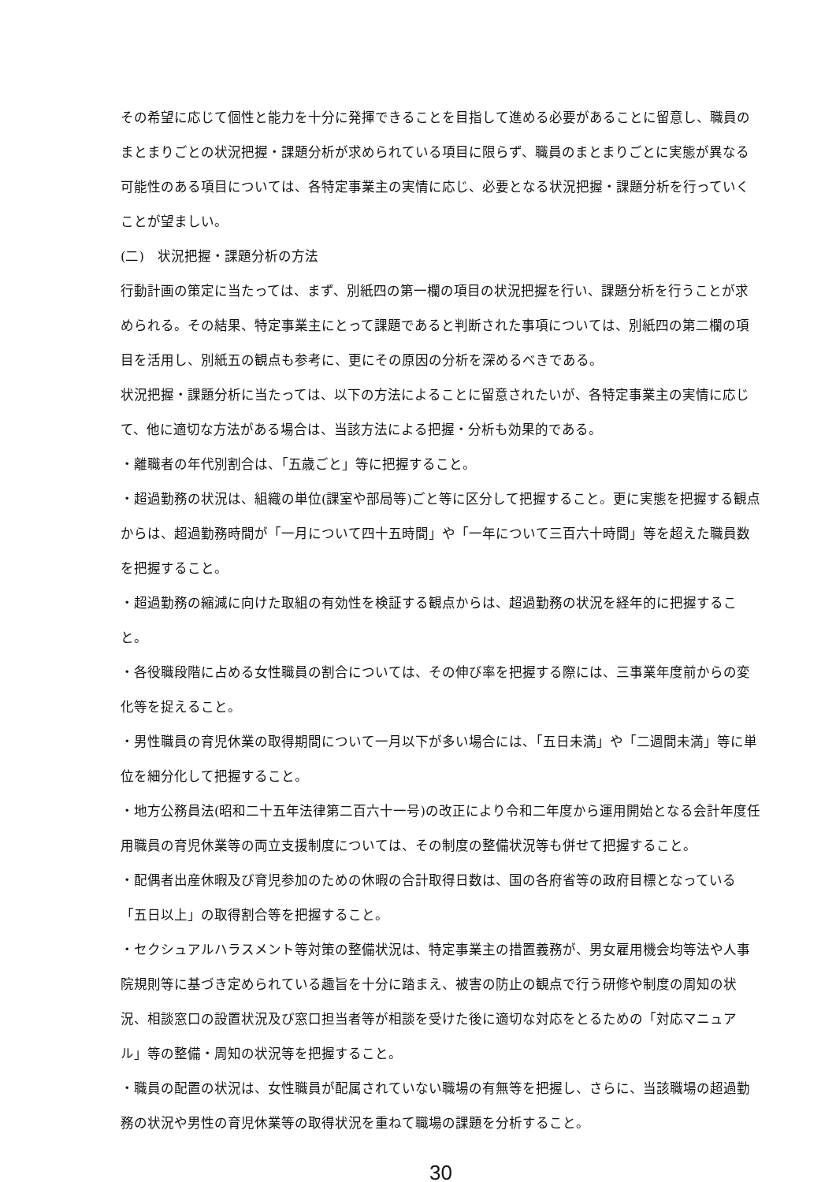その希望に応じて個性と能力を十分に発揮できることを目指して進める必要があることに留意し、職員のまとまりごとの状況把握・課題分析が求められている項目に限らず、職員のまとまりごとに実態が異なる可能性のある項目については、各特定事業主の実情に応じ、必要となる状況把握・課題分析を行っていくことが望ましい。
(二)　状況把握・課題分析の方法
行動計画の策定に当たっては、まず、別紙四の第一欄の項目の状況把握を行い、課題分析を行うことが求められる。その結果、特定事業主にとって課題であると判断された事項については、別紙四の第二欄の項目を活用し、別紙五の観点も参考に、更にその原因の分析を深めるべきである。
状況把握・課題分析に当たっては、以下の方法によることに留意されたいが、各特定事業主の実情に応じて、他に適切な方法がある場合は、当該方法による把握・分析も効果的である。
・離職者の年代別割合は、「五歳ごと」等に把握すること。
・超過勤務の状況は、組織の単位(課室や部局等)ごと等に区分して把握すること。更に実態を把握する観点からは、超過勤務時間が「一月について四十五時間」や「一年について三百六十時間」等を超えた職員数を把握すること。
・超過勤務の縮減に向けた取組の有効性を検証する観点からは、超過勤務の状況を経年的に把握すること。
・各役職段階に占める女性職員の割合については、その伸び率を把握する際には、三事業年度前からの変化等を捉えること。
・男性職員の育児休業の取得期間について一月以下が多い場合には、「五日未満」や「二週間未満」等に単位を細分化して把握すること。
・地方公務員法(昭和二十五年法律第二百六十一号)の改正により令和二年度から運用開始となる会計年度任用職員の育児休業等の両立支援制度については、その制度の整備状況等も併せて把握すること。
・配偶者出産休暇及び育児参加のための休暇の合計取得日数は、国の各府省等の政府目標となっている「五日以上」の取得割合等を把握すること。
・セクシュアルハラスメント等対策の整備状況は、特定事業主の措置義務が、男女雇用機会均等法や人事院規則等に基づき定められている趣旨を十分に踏まえ、被害の防止の観点で行う研修や制度の周知の状況、相談窓口の設置状況及び窓口担当者等が相談を受けた後に適切な対応をとるための「対応マニュアル」等の整備・周知の状況等を把握すること。
・職員の配置の状況は、女性職員が配属されていない職場の有無等を把握し、さらに、当該職場の超過勤務の状況や男性の育児休業等の取得状況を重ねて職場の課題を分析すること。
30